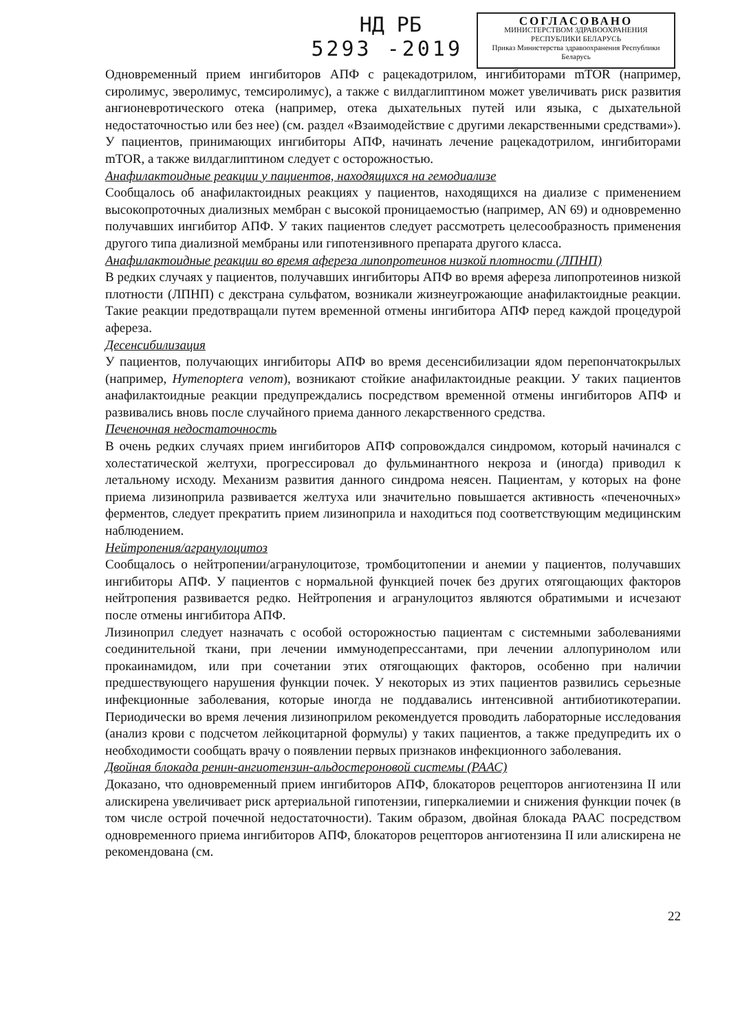НД РБ
5293 -2019
СОГЛАСОВАНО
МИНИСТЕРСТВОМ ЗДРАВООХРАНЕНИЯ
РЕСПУБЛИКИ БЕЛАРУСЬ
Приказ Министерства здравоохранения Республики Беларусь
Одновременный прием ингибиторов АПФ с рацекадотрилом, ингибиторами mTOR (например, сиролимус, эверолимус, темсиролимус), а также с вилдаглиптином может увеличивать риск развития ангионевротического отека (например, отека дыхательных путей или языка, с дыхательной недостаточностью или без нее) (см. раздел «Взаимодействие с другими лекарственными средствами»). У пациентов, принимающих ингибиторы АПФ, начинать лечение рацекадотрилом, ингибиторами mTOR, а также вилдаглиптином следует с осторожностью.
Анафилактоидные реакции у пациентов, находящихся на гемодиализе
Сообщалось об анафилактоидных реакциях у пациентов, находящихся на диализе с применением высокопроточных диализных мембран с высокой проницаемостью (например, AN 69) и одновременно получавших ингибитор АПФ. У таких пациентов следует рассмотреть целесообразность применения другого типа диализной мембраны или гипотензивного препарата другого класса.
Анафилактоидные реакции во время афереза липопротеинов низкой плотности (ЛПНП)
В редких случаях у пациентов, получавших ингибиторы АПФ во время афереза липопротеинов низкой плотности (ЛПНП) с декстрана сульфатом, возникали жизнеугрожающие анафилактоидные реакции. Такие реакции предотвращали путем временной отмены ингибитора АПФ перед каждой процедурой афереза.
Десенсибилизация
У пациентов, получающих ингибиторы АПФ во время десенсибилизации ядом перепончатокрылых (например, Hymenoptera venom), возникают стойкие анафилактоидные реакции. У таких пациентов анафилактоидные реакции предупреждались посредством временной отмены ингибиторов АПФ и развивались вновь после случайного приема данного лекарственного средства.
Печеночная недостаточность
В очень редких случаях прием ингибиторов АПФ сопровождался синдромом, который начинался с холестатической желтухи, прогрессировал до фульминантного некроза и (иногда) приводил к летальному исходу. Механизм развития данного синдрома неясен. Пациентам, у которых на фоне приема лизиноприла развивается желтуха или значительно повышается активность «печеночных» ферментов, следует прекратить прием лизиноприла и находиться под соответствующим медицинским наблюдением.
Нейтропения/агранулоцитоз
Сообщалось о нейтропении/агранулоцитозе, тромбоцитопении и анемии у пациентов, получавших ингибиторы АПФ. У пациентов с нормальной функцией почек без других отягощающих факторов нейтропения развивается редко. Нейтропения и агранулоцитоз являются обратимыми и исчезают после отмены ингибитора АПФ.
Лизиноприл следует назначать с особой осторожностью пациентам с системными заболеваниями соединительной ткани, при лечении иммунодепрессантами, при лечении аллопуринолом или прокаинамидом, или при сочетании этих отягощающих факторов, особенно при наличии предшествующего нарушения функции почек. У некоторых из этих пациентов развились серьезные инфекционные заболевания, которые иногда не поддавались интенсивной антибиотикотерапии. Периодически во время лечения лизиноприлом рекомендуется проводить лабораторные исследования (анализ крови с подсчетом лейкоцитарной формулы) у таких пациентов, а также предупредить их о необходимости сообщать врачу о появлении первых признаков инфекционного заболевания.
Двойная блокада ренин-ангиотензин-альдостероновой системы (РААС)
Доказано, что одновременный прием ингибиторов АПФ, блокаторов рецепторов ангиотензина II или алискирена увеличивает риск артериальной гипотензии, гиперкалиемии и снижения функции почек (в том числе острой почечной недостаточности). Таким образом, двойная блокада РААС посредством одновременного приема ингибиторов АПФ, блокаторов рецепторов ангиотензина II или алискирена не рекомендована (см.
22